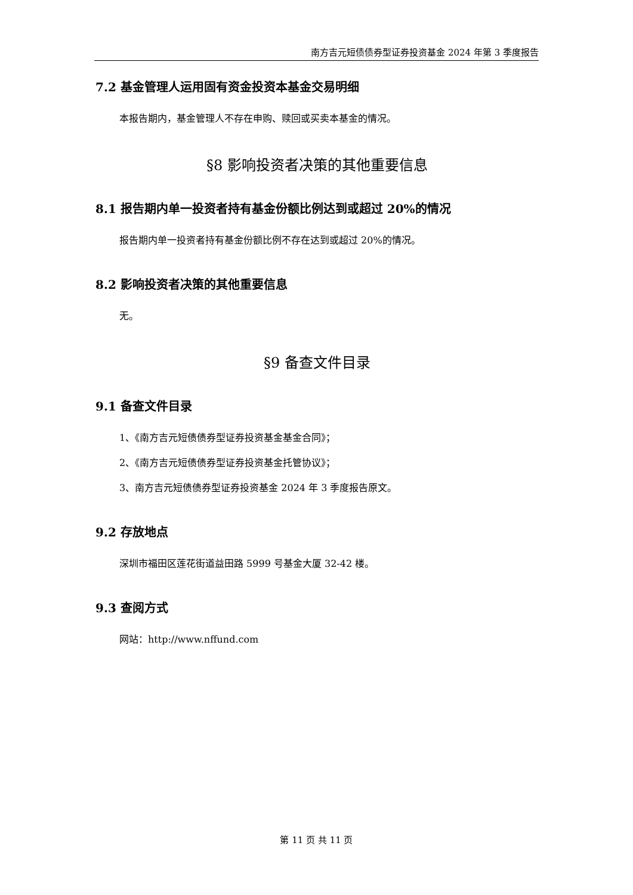南方吉元短债债券型证券投资基金 2024 年第 3 季度报告
7.2 基金管理人运用固有资金投资本基金交易明细
本报告期内，基金管理人不存在申购、赎回或买卖本基金的情况。
§8 影响投资者决策的其他重要信息
8.1 报告期内单一投资者持有基金份额比例达到或超过 20%的情况
报告期内单一投资者持有基金份额比例不存在达到或超过 20%的情况。
8.2 影响投资者决策的其他重要信息
无。
§9 备查文件目录
9.1 备查文件目录
1、《南方吉元短债债券型证券投资基金基金合同》；
2、《南方吉元短债债券型证券投资基金托管协议》；
3、南方吉元短债债券型证券投资基金 2024 年 3 季度报告原文。
9.2 存放地点
深圳市福田区莲花街道益田路 5999 号基金大厦 32-42 楼。
9.3 查阅方式
网站：http://www.nffund.com
第 11 页 共 11 页